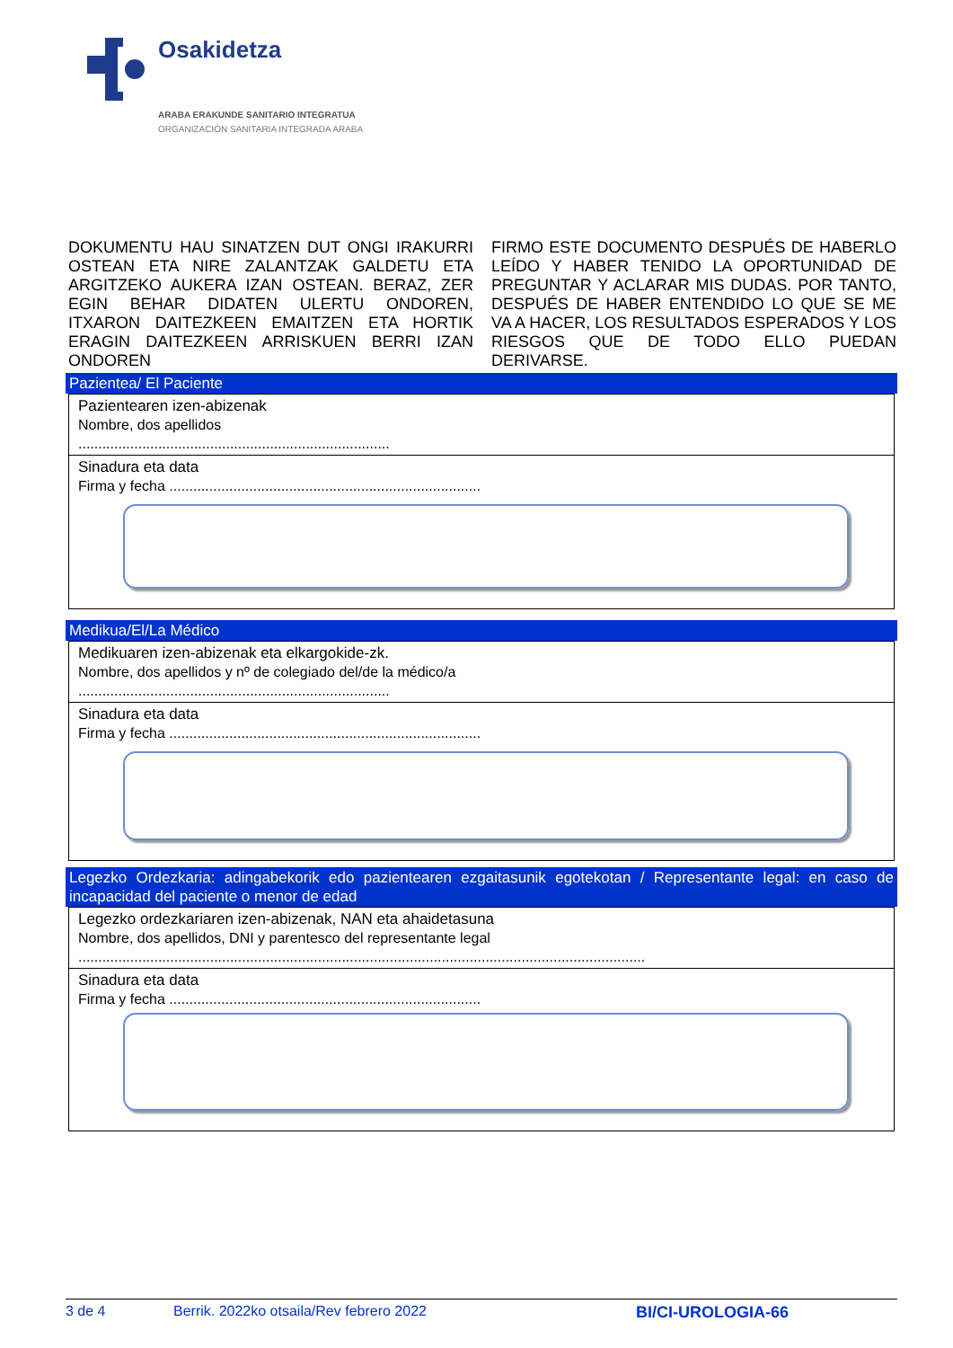Osakidetza
ARABA ERAKUNDE SANITARIO INTEGRATUA
ORGANIZACIÓN SANITARIA INTEGRADA ARABA
DOKUMENTU HAU SINATZEN DUT ONGI IRAKURRI OSTEAN ETA NIRE ZALANTZAK GALDETU ETA ARGITZEKO AUKERA IZAN OSTEAN. BERAZ, ZER EGIN BEHAR DIDATEN ULERTU ONDOREN, ITXARON DAITEZKEEN EMAITZEN ETA HORTIK ERAGIN DAITEZKEEN ARRISKUEN BERRI IZAN ONDOREN
FIRMO ESTE DOCUMENTO DESPUÉS DE HABERLO LEÍDO Y HABER TENIDO LA OPORTUNIDAD DE PREGUNTAR Y ACLARAR MIS DUDAS. POR TANTO, DESPUÉS DE HABER ENTENDIDO LO QUE SE ME VA A HACER, LOS RESULTADOS ESPERADOS Y LOS RIESGOS QUE DE TODO ELLO PUEDAN DERIVARSE.
Pazientea/ El Paciente
Pazientearen izen-abizenak
Nombre, dos apellidos
..............................................................................
Sinadura eta data
Firma y fecha ..............................................................................
Medikua/El/La Médico
Medikuaren izen-abizenak eta elkargokide-zk.
Nombre, dos apellidos y nº de colegiado del/de la médico/a
..............................................................................
Sinadura eta data
Firma y fecha ..............................................................................
Legezko Ordezkaria: adingabekorik edo pazientearen ezgaitasunik egotekotan / Representante legal: en caso de incapacidad del paciente o menor de edad
Legezko ordezkariaren izen-abizenak, NAN eta ahaidetasuna
Nombre, dos apellidos, DNI y parentesco del representante legal
..............................................................................................................................................
Sinadura eta data
Firma y fecha ..............................................................................
3 de 4 Berrik. 2022ko otsaila/Rev febrero 2022 BI/CI-UROLOGIA-66